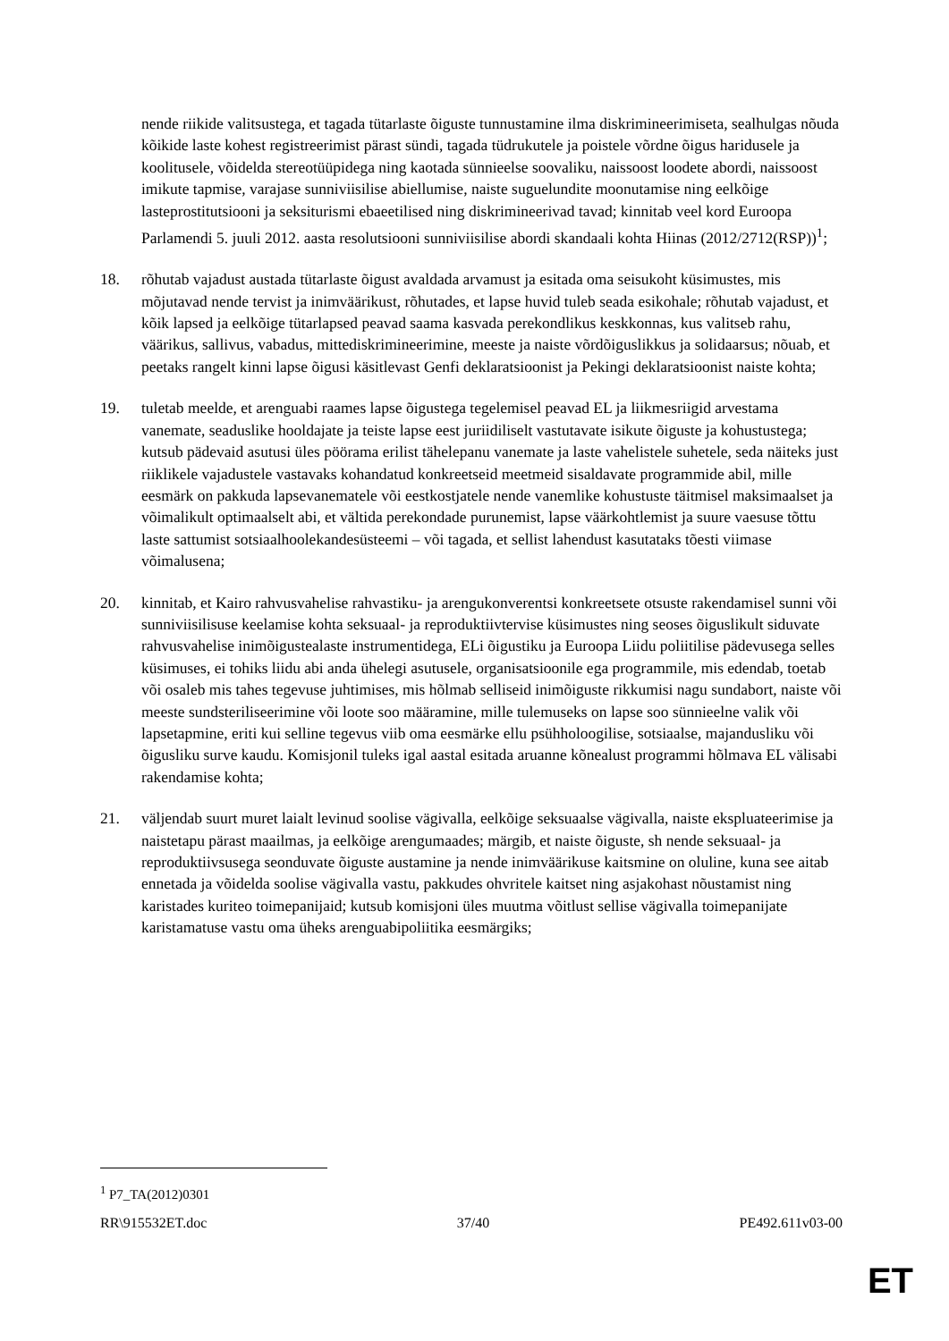nende riikide valitsustega, et tagada tütarlaste õiguste tunnustamine ilma diskrimineerimiseta, sealhulgas nõuda kõikide laste kohest registreerimist pärast sündi, tagada tüdrukutele ja poistele võrdne õigus haridusele ja koolitusele, võidelda stereotüüpidega ning kaotada sünnieelse soovaliku, naissoost loodete abordi, naissoost imikute tapmise, varajase sunniviisilise abiellumise, naiste suguelundite moonutamise ning eelkõige lasteprostitutsiooni ja seksiturismi ebaeetilised ning diskrimineerivad tavad; kinnitab veel kord Euroopa Parlamendi 5. juuli 2012. aasta resolutsiooni sunniviisilise abordi skandaali kohta Hiinas (2012/2712(RSP))<sup>1</sup>;
18. rõhutab vajadust austada tütarlaste õigust avaldada arvamust ja esitada oma seisukoht küsimustes, mis mõjutavad nende tervist ja inimväärikust, rõhutades, et lapse huvid tuleb seada esikohale; rõhutab vajadust, et kõik lapsed ja eelkõige tütarlapsed peavad saama kasvada perekondlikus keskkonnas, kus valitseb rahu, väärikus, sallivus, vabadus, mittediskrimineerimine, meeste ja naiste võrdõiguslikkus ja solidaarsus; nõuab, et peetaks rangelt kinni lapse õigusi käsitlevast Genfi deklaratsioonist ja Pekingi deklaratsioonist naiste kohta;
19. tuletab meelde, et arenguabi raames lapse õigustega tegelemisel peavad EL ja liikmesriigid arvestama vanemate, seaduslike hooldajate ja teiste lapse eest juriidiliselt vastutavate isikute õiguste ja kohustustega; kutsub pädevaid asutusi üles pöörama erilist tähelepanu vanemate ja laste vahelistele suhetele, seda näiteks just riiklikele vajadustele vastavaks kohandatud konkreetseid meetmeid sisaldavate programmide abil, mille eesmärk on pakkuda lapsevanematele või eestkostjatele nende vanemlike kohustuste täitmisel maksimaalset ja võimalikult optimaalselt abi, et vältida perekondade purunemist, lapse väärkohtlemist ja suure vaesuse tõttu laste sattumist sotsiaalhoolekandesüsteemi – või tagada, et sellist lahendust kasutataks tõesti viimase võimalusena;
20. kinnitab, et Kairo rahvusvahelise rahvastiku- ja arengukonverentsi konkreetsete otsuste rakendamisel sunni või sunniviisilisuse keelamise kohta seksuaal- ja reproduktiivtervise küsimustes ning seoses õiguslikult siduvate rahvusvahelise inimõigustealaste instrumentidega, ELi õigustiku ja Euroopa Liidu poliitilise pädevusega selles küsimuses, ei tohiks liidu abi anda ühelegi asutusele, organisatsioonile ega programmile, mis edendab, toetab või osaleb mis tahes tegevuse juhtimises, mis hõlmab selliseid inimõiguste rikkumisi nagu sundabort, naiste või meeste sundsteriliseerimine või loote soo määramine, mille tulemuseks on lapse soo sünnieelne valik või lapsetapmine, eriti kui selline tegevus viib oma eesmärke ellu psühholoogilise, sotsiaalse, majandusliku või õigusliku surve kaudu. Komisjonil tuleks igal aastal esitada aruanne kõnealust programmi hõlmava EL välisabi rakendamise kohta;
21. väljendab suurt muret laialt levinud soolise vägivalla, eelkõige seksuaalse vägivalla, naiste ekspluateerimise ja naistetapu pärast maailmas, ja eelkõige arengumaades; märgib, et naiste õiguste, sh nende seksuaal- ja reproduktiivsusega seonduvate õiguste austamine ja nende inimväärikuse kaitsmine on oluline, kuna see aitab ennetada ja võidelda soolise vägivalla vastu, pakkudes ohvritele kaitset ning asjakohast nõustamist ning karistades kuriteo toimepanijaid; kutsub komisjoni üles muutma võitlust sellise vägivalla toimepanijate karistamatuse vastu oma üheks arenguabipoliitika eesmärgiks;
<sup>1</sup> P7_TA(2012)0301
RR\915532ET.doc 37/40 PE492.611v03-00
ET